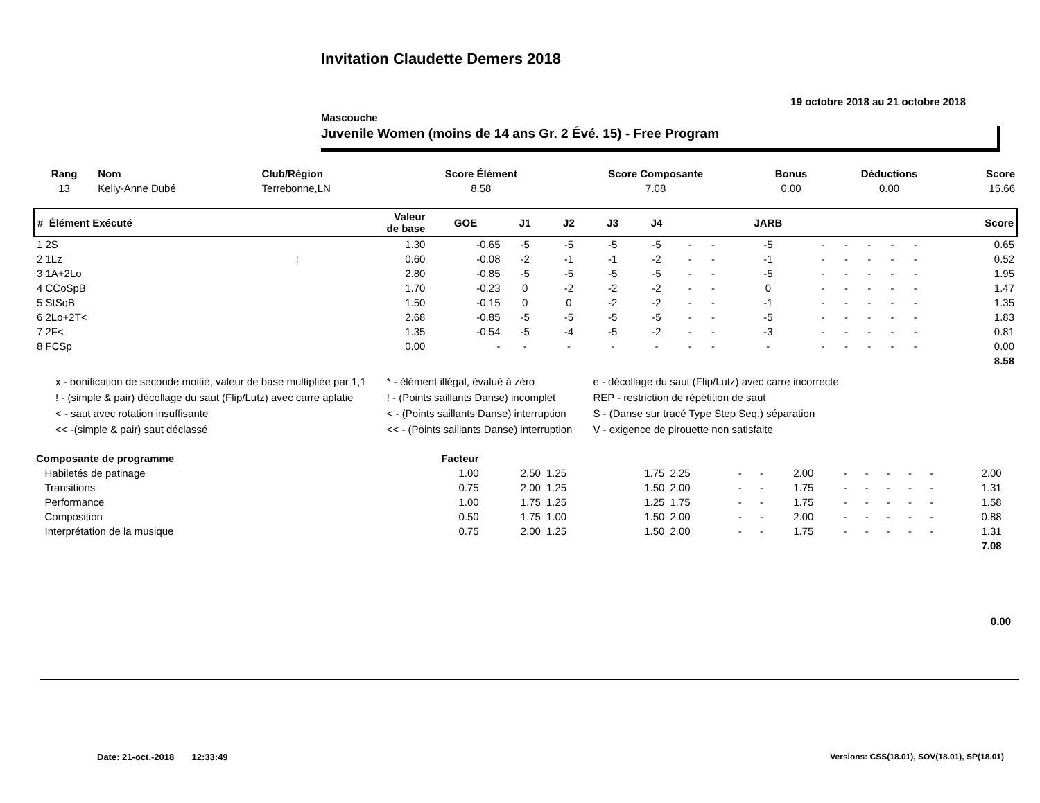Invitation Claudette Demers 2018
19 octobre 2018 au 21 octobre 2018
Mascouche
Juvenile Women (moins de 14 ans Gr. 2 Évé. 15) - Free Program
| Rang | Nom | Club/Région | Score Élément | Score Composante | Bonus | Déductions | Score |
| --- | --- | --- | --- | --- | --- | --- | --- |
| 13 | Kelly-Anne Dubé | Terrebonne,LN | 8.58 | 7.08 | 0.00 | 0.00 | 15.66 |
| # Élément Exécuté | | Valeur de base | GOE | J1 | J2 | J3 | J4 | | | JARB | | | | | | Score |
| --- | --- | --- | --- | --- | --- | --- | --- | --- | --- | --- | --- | --- | --- | --- | --- | --- |
| 1 2S | | 1.30 | -0.65 | -5 | -5 | -5 | -5 | - | - | -5 | - | - | - | - | - | 0.65 |
| 2 1Lz | ! | 0.60 | -0.08 | -2 | -1 | -1 | -2 | - | - | -1 | - | - | - | - | - | 0.52 |
| 3 1A+2Lo | | 2.80 | -0.85 | -5 | -5 | -5 | -5 | - | - | -5 | - | - | - | - | - | 1.95 |
| 4 CCoSpB | | 1.70 | -0.23 | 0 | -2 | -2 | -2 | - | - | 0 | - | - | - | - | - | 1.47 |
| 5 StSqB | | 1.50 | -0.15 | 0 | 0 | -2 | -2 | - | - | -1 | - | - | - | - | - | 1.35 |
| 6 2Lo+2T< | | 2.68 | -0.85 | -5 | -5 | -5 | -5 | - | - | -5 | - | - | - | - | - | 1.83 |
| 7 2F< | | 1.35 | -0.54 | -5 | -4 | -5 | -2 | - | - | -3 | - | - | - | - | - | 0.81 |
| 8 FCSp | | 0.00 | - | - | - | - | - | - | - | - | - | - | - | - | - | 0.00 |
| 8.58 | | | | | | | | | | | | | | | | |
x - bonification de seconde moitié, valeur de base multipliée par 1,1
! - (simple & pair) décollage du saut (Flip/Lutz) avec carre aplatie
< - saut avec rotation insuffisante
<< -(simple & pair) saut déclassé
* - élément illégal, évalué à zéro
! - (Points saillants Danse) incomplet
< - (Points saillants Danse) interruption
<< - (Points saillants Danse) interruption
e - décollage du saut (Flip/Lutz) avec carre incorrecte
REP - restriction de répétition de saut
S - (Danse sur tracé Type Step Seq.) séparation
V - exigence de pirouette non satisfaite
| Composante de programme | Facteur | | | | | | | | | | | | | | |
| --- | --- | --- | --- | --- | --- | --- | --- | --- | --- | --- | --- | --- | --- | --- | --- |
| Habiletés de patinage | 1.00 | 2.50 | 1.25 | 1.75 | 2.25 | - | - | 2.00 | - | - | - | - | - | 2.00 | |
| Transitions | 0.75 | 2.00 | 1.25 | 1.50 | 2.00 | - | - | 1.75 | - | - | - | - | - | 1.31 | |
| Performance | 1.00 | 1.75 | 1.25 | 1.25 | 1.75 | - | - | 1.75 | - | - | - | - | - | 1.58 | |
| Composition | 0.50 | 1.75 | 1.00 | 1.50 | 2.00 | - | - | 2.00 | - | - | - | - | - | 0.88 | |
| Interprétation de la musique | 0.75 | 2.00 | 1.25 | 1.50 | 2.00 | - | - | 1.75 | - | - | - | - | - | 1.31 | |
| 7.08 | | | | | | | | | | | | | | | |
0.00
Date: 21-oct.-2018 12:33:49
Versions: CSS(18.01), SOV(18.01), SP(18.01)